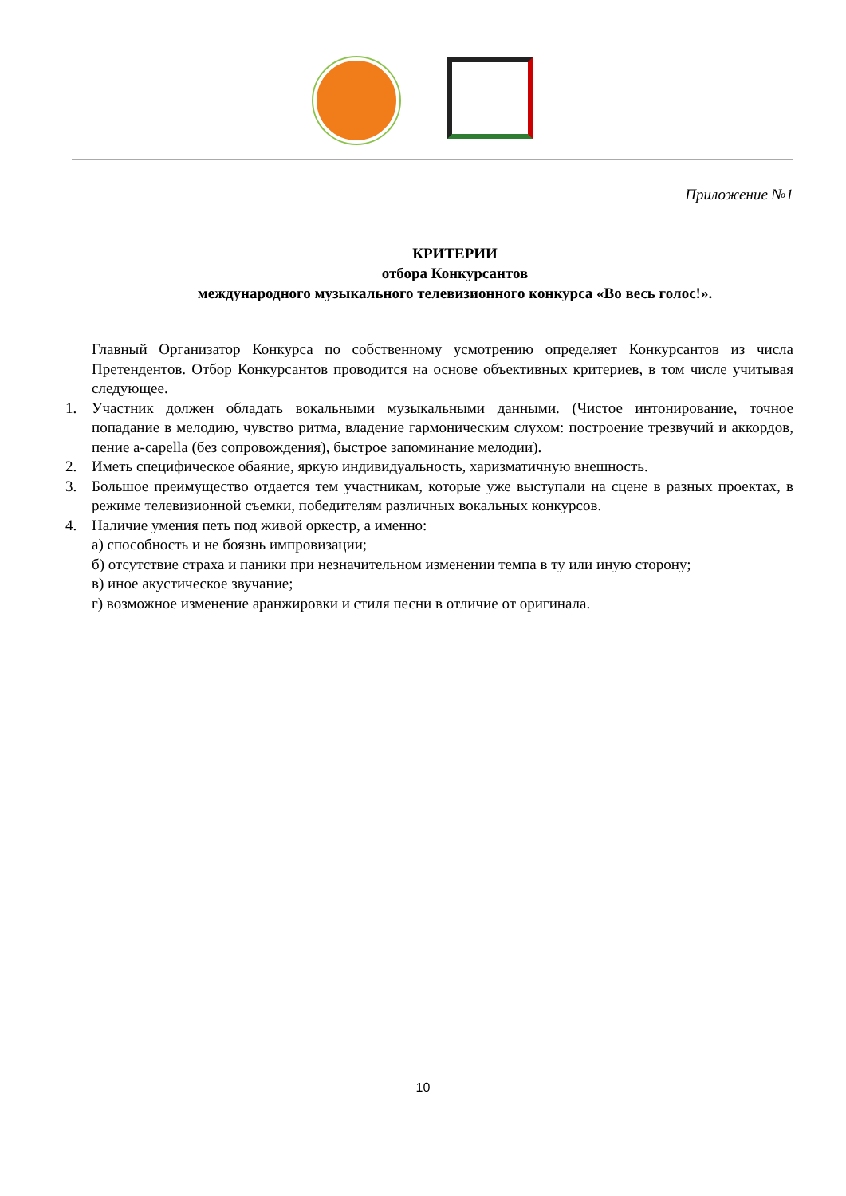Приложение №1
КРИТЕРИИ
отбора Конкурсантов
международного музыкального телевизионного конкурса «Во весь голос!».
Главный Организатор Конкурса по собственному усмотрению определяет Конкурсантов из числа Претендентов. Отбор Конкурсантов проводится на основе объективных критериев, в том числе учитывая следующее.
1. Участник должен обладать вокальными музыкальными данными. (Чистое интонирование, точное попадание в мелодию, чувство ритма, владение гармоническим слухом: построение трезвучий и аккордов, пение a-capella (без сопровождения), быстрое запоминание мелодии).
2. Иметь специфическое обаяние, яркую индивидуальность, харизматичную внешность.
3. Большое преимущество отдается тем участникам, которые уже выступали на сцене в разных проектах, в режиме телевизионной съемки, победителям различных вокальных конкурсов.
4. Наличие умения петь под живой оркестр, а именно:
а) способность и не боязнь импровизации;
б) отсутствие страха и паники при незначительном изменении темпа в ту или иную сторону;
в) иное акустическое звучание;
г) возможное изменение аранжировки и стиля песни в отличие от оригинала.
10